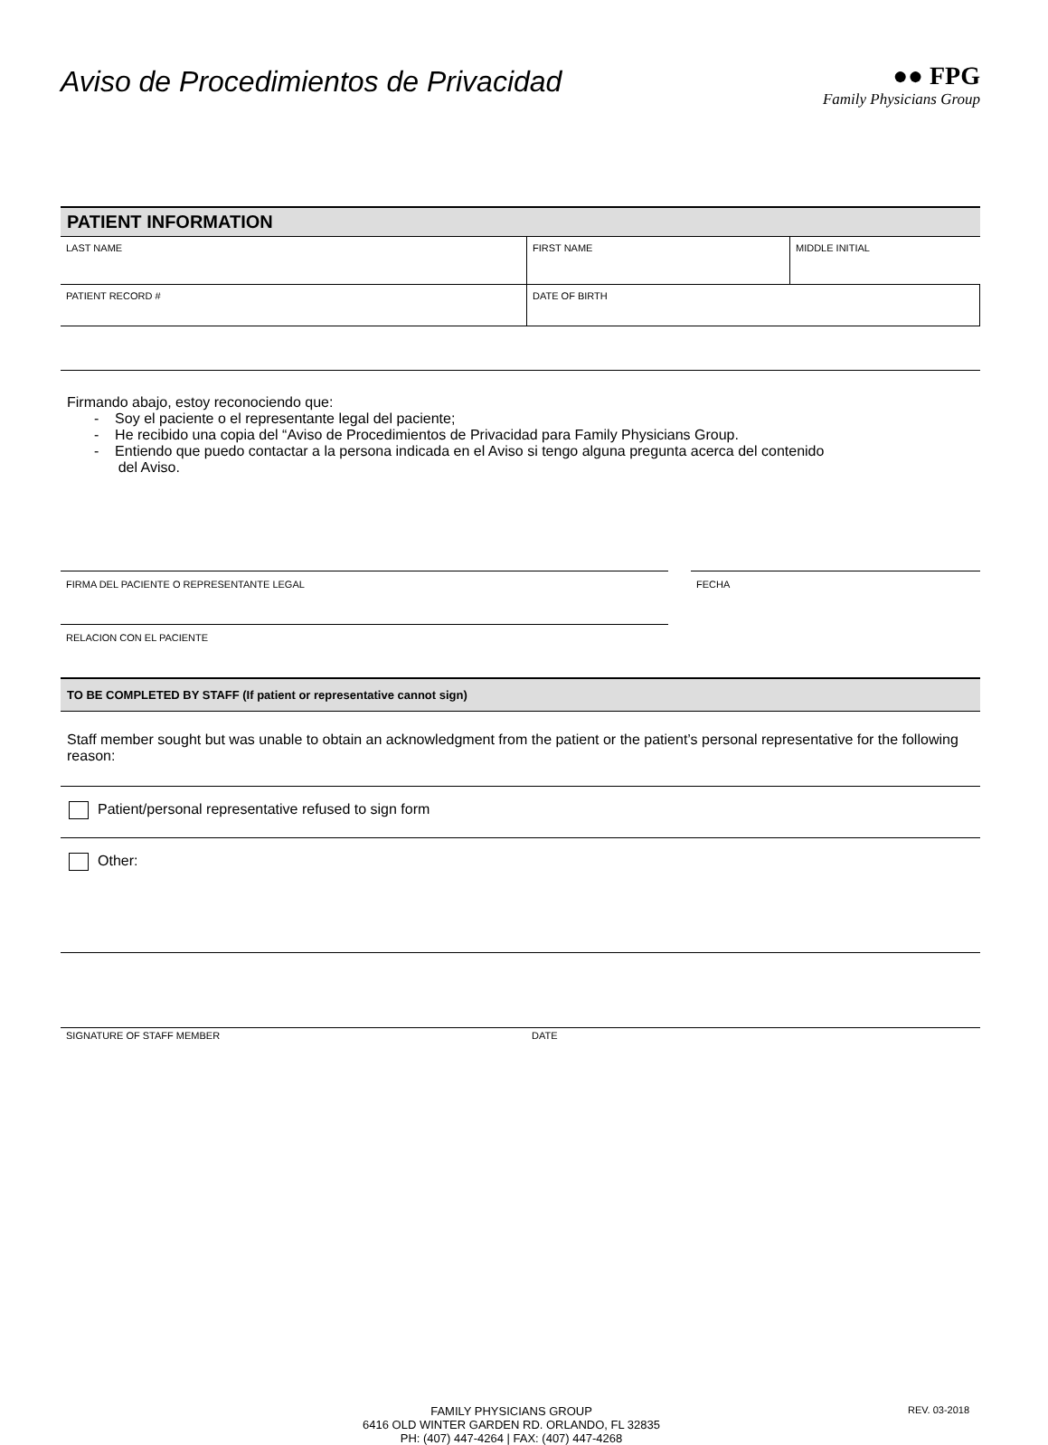Aviso de Procedimientos de Privacidad
●● FPG
Family Physicians Group
PATIENT INFORMATION
| LAST NAME | FIRST NAME | MIDDLE INITIAL |
| PATIENT RECORD # | DATE OF BIRTH | |
Firmando abajo, estoy reconociendo que:
- Soy el paciente o el representante legal del paciente;
- He recibido una copia del “Aviso de Procedimientos de Privacidad para Family Physicians Group.
- Entiendo que puedo contactar a la persona indicada en el Aviso si tengo alguna pregunta acerca del contenido
del Aviso.
FIRMA DEL PACIENTE O REPRESENTANTE LEGAL FECHA
RELACION CON EL PACIENTE
TO BE COMPLETED BY STAFF (If patient or representative cannot sign)
Staff member sought but was unable to obtain an acknowledgment from the patient or the patient’s personal representative for the following reason:
Patient/personal representative refused to sign form
Other:
SIGNATURE OF STAFF MEMBER DATE
FAMILY PHYSICIANS GROUP
6416 OLD WINTER GARDEN RD. ORLANDO, FL 32835
PH: (407) 447-4264 | FAX: (407) 447-4268
REV. 03-2018